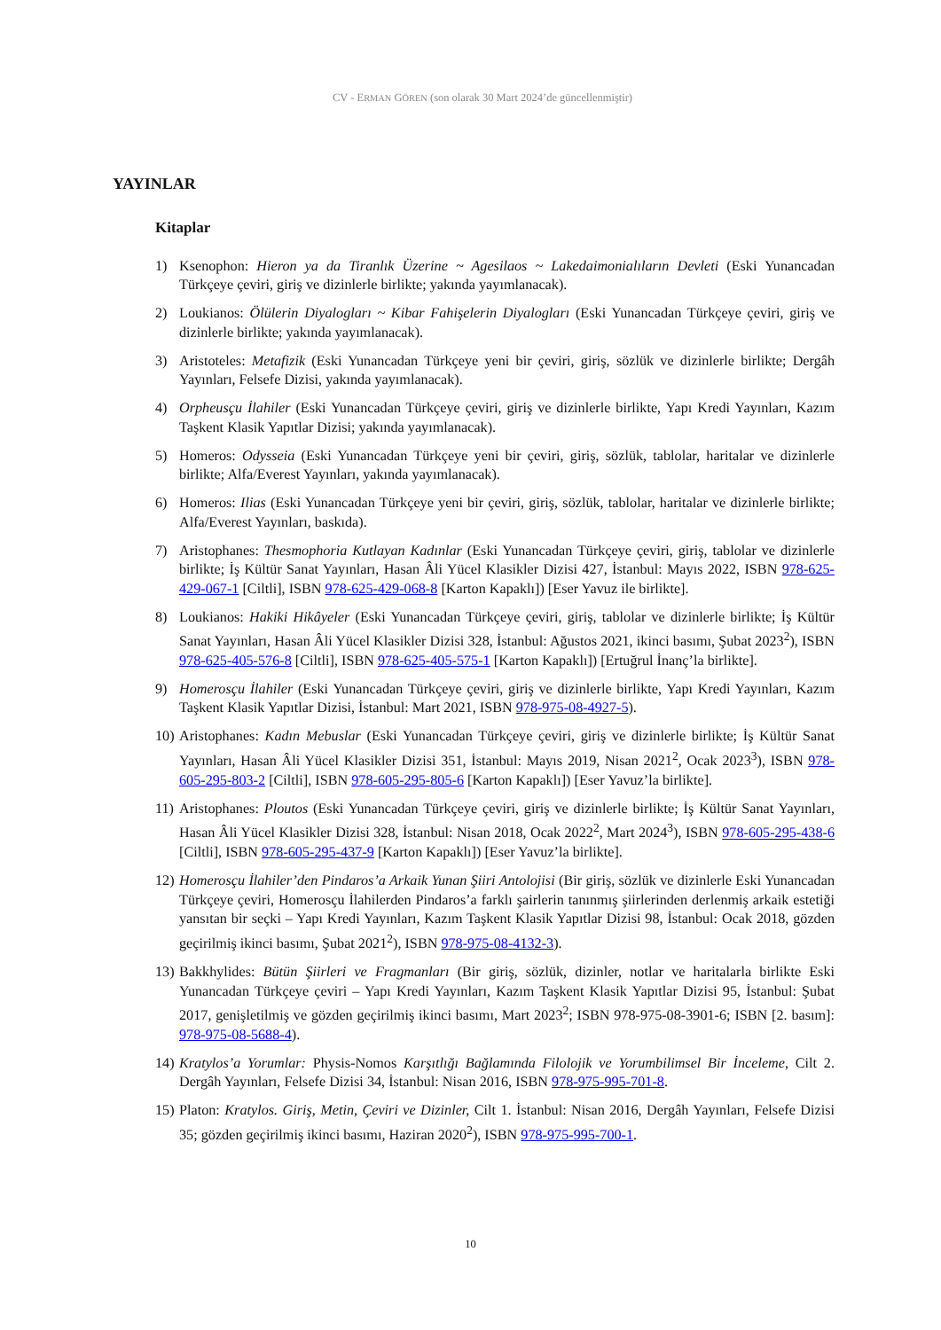CV - ERMAN GÖREN (son olarak 30 Mart 2024’de güncellenmiştir)
YAYINLAR
Kitaplar
1) Ksenophon: Hieron ya da Tiranlık Üzerine ~ Agesilaos ~ Lakedaimonialıların Devleti (Eski Yunancadan Türkçeye çeviri, giriş ve dizinlerle birlikte; yakında yayımlanacak).
2) Loukianos: Ölülerin Diyalogları ~ Kibar Fahişelerin Diyalogları (Eski Yunancadan Türkçeye çeviri, giriş ve dizinlerle birlikte; yakında yayımlanacak).
3) Aristoteles: Metafizik (Eski Yunancadan Türkçeye yeni bir çeviri, giriş, sözlük ve dizinlerle birlikte; Dergâh Yayınları, Felsefe Dizisi, yakında yayımlanacak).
4) Orpheusçu İlahiler (Eski Yunancadan Türkçeye çeviri, giriş ve dizinlerle birlikte, Yapı Kredi Yayınları, Kazım Taşkent Klasik Yapıtlar Dizisi; yakında yayımlanacak).
5) Homeros: Odysseia (Eski Yunancadan Türkçeye yeni bir çeviri, giriş, sözlük, tablolar, haritalar ve dizinlerle birlikte; Alfa/Everest Yayınları, yakında yayımlanacak).
6) Homeros: Ilias (Eski Yunancadan Türkçeye yeni bir çeviri, giriş, sözlük, tablolar, haritalar ve dizinlerle birlikte; Alfa/Everest Yayınları, baskıda).
7) Aristophanes: Thesmophoria Kutlayan Kadınlar (Eski Yunancadan Türkçeye çeviri, giriş, tablolar ve dizinlerle birlikte; İş Kültür Sanat Yayınları, Hasan Âli Yücel Klasikler Dizisi 427, İstanbul: Mayıs 2022, ISBN 978-625-429-067-1 [Ciltli], ISBN 978-625-429-068-8 [Karton Kapaklı]) [Eser Yavuz ile birlikte].
8) Loukianos: Hakiki Hikâyeler (Eski Yunancadan Türkçeye çeviri, giriş, tablolar ve dizinlerle birlikte; İş Kültür Sanat Yayınları, Hasan Âli Yücel Klasikler Dizisi 328, İstanbul: Ağustos 2021, ikinci basımı, Şubat 2023<sup>2</sup>), ISBN 978-625-405-576-8 [Ciltli], ISBN 978-625-405-575-1 [Karton Kapaklı]) [Ertuğrul İnanç’la birlikte].
9) Homerosçu İlahiler (Eski Yunancadan Türkçeye çeviri, giriş ve dizinlerle birlikte, Yapı Kredi Yayınları, Kazım Taşkent Klasik Yapıtlar Dizisi, İstanbul: Mart 2021, ISBN 978-975-08-4927-5).
10) Aristophanes: Kadın Mebuslar (Eski Yunancadan Türkçeye çeviri, giriş ve dizinlerle birlikte; İş Kültür Sanat Yayınları, Hasan Âli Yücel Klasikler Dizisi 351, İstanbul: Mayıs 2019, Nisan 2021<sup>2</sup>, Ocak 2023<sup>3</sup>), ISBN 978-605-295-803-2 [Ciltli], ISBN 978-605-295-805-6 [Karton Kapaklı]) [Eser Yavuz’la birlikte].
11) Aristophanes: Ploutos (Eski Yunancadan Türkçeye çeviri, giriş ve dizinlerle birlikte; İş Kültür Sanat Yayınları, Hasan Âli Yücel Klasikler Dizisi 328, İstanbul: Nisan 2018, Ocak 2022<sup>2</sup>, Mart 2024<sup>3</sup>), ISBN 978-605-295-438-6 [Ciltli], ISBN 978-605-295-437-9 [Karton Kapaklı]) [Eser Yavuz’la birlikte].
12) Homerosçu İlahiler’den Pindaros’a Arkaik Yunan Şiiri Antolojisi (Bir giriş, sözlük ve dizinlerle Eski Yunancadan Türkçeye çeviri, Homerosçu İlahilerden Pindaros’a farklı şairlerin tanınmış şiirlerinden derlenmiş arkaik estetiği yansıtan bir seçki – Yapı Kredi Yayınları, Kazım Taşkent Klasik Yapıtlar Dizisi 98, İstanbul: Ocak 2018, gözden geçirilmiş ikinci basımı, Şubat 2021<sup>2</sup>), ISBN 978-975-08-4132-3).
13) Bakkhylides: Bütün Şiirleri ve Fragmanları (Bir giriş, sözlük, dizinler, notlar ve haritalarla birlikte Eski Yunancadan Türkçeye çeviri – Yapı Kredi Yayınları, Kazım Taşkent Klasik Yapıtlar Dizisi 95, İstanbul: Şubat 2017, genişletilmiş ve gözden geçirilmiş ikinci basımı, Mart 2023<sup>2</sup>; ISBN 978-975-08-3901-6; ISBN [2. basım]: 978-975-08-5688-4).
14) Kratylos’a Yorumlar: Physis-Nomos Karşıtlığı Bağlamında Filolojik ve Yorumbilimsel Bir İnceleme, Cilt 2. Dergâh Yayınları, Felsefe Dizisi 34, İstanbul: Nisan 2016, ISBN 978-975-995-701-8.
15) Platon: Kratylos. Giriş, Metin, Çeviri ve Dizinler, Cilt 1. İstanbul: Nisan 2016, Dergâh Yayınları, Felsefe Dizisi 35; gözden geçirilmiş ikinci basımı, Haziran 2020<sup>2</sup>), ISBN 978-975-995-700-1.
10